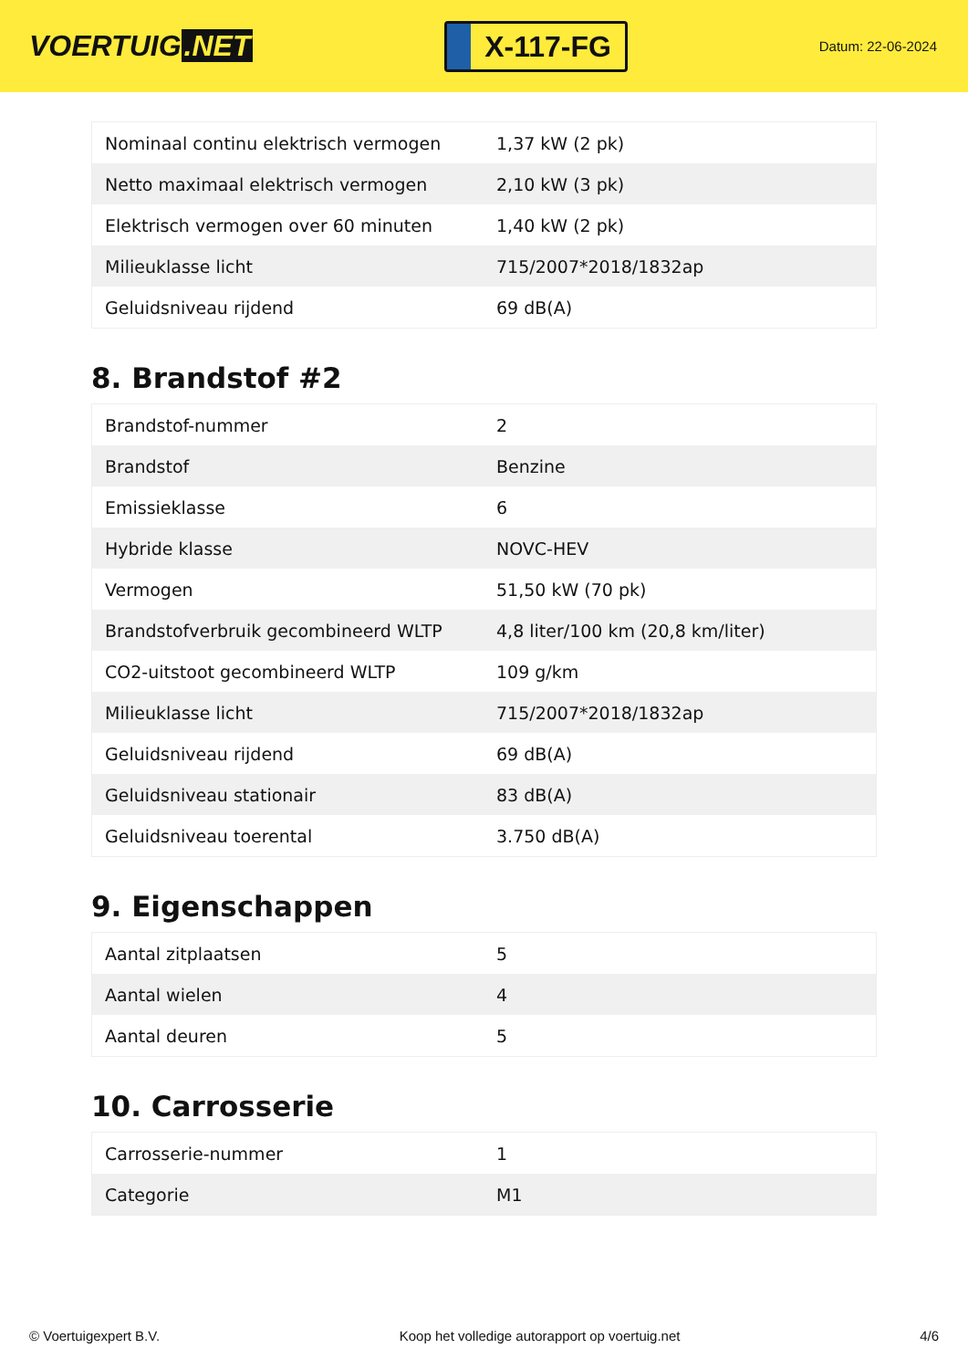VOERTUIG.NET
X-117-FG
Datum: 22-06-2024
| Nominaal continu elektrisch vermogen | 1,37 kW (2 pk) |
| Netto maximaal elektrisch vermogen | 2,10 kW (3 pk) |
| Elektrisch vermogen over 60 minuten | 1,40 kW (2 pk) |
| Milieuklasse licht | 715/2007*2018/1832ap |
| Geluidsniveau rijdend | 69 dB(A) |
8. Brandstof #2
| Brandstof-nummer | 2 |
| Brandstof | Benzine |
| Emissieklasse | 6 |
| Hybride klasse | NOVC-HEV |
| Vermogen | 51,50 kW (70 pk) |
| Brandstofverbruik gecombineerd WLTP | 4,8 liter/100 km (20,8 km/liter) |
| CO2-uitstoot gecombineerd WLTP | 109 g/km |
| Milieuklasse licht | 715/2007*2018/1832ap |
| Geluidsniveau rijdend | 69 dB(A) |
| Geluidsniveau stationair | 83 dB(A) |
| Geluidsniveau toerental | 3.750 dB(A) |
9. Eigenschappen
| Aantal zitplaatsen | 5 |
| Aantal wielen | 4 |
| Aantal deuren | 5 |
10. Carrosserie
| Carrosserie-nummer | 1 |
| Categorie | M1 |
© Voertuigexpert B.V. Koop het volledige autorapport op voertuig.net 4/6